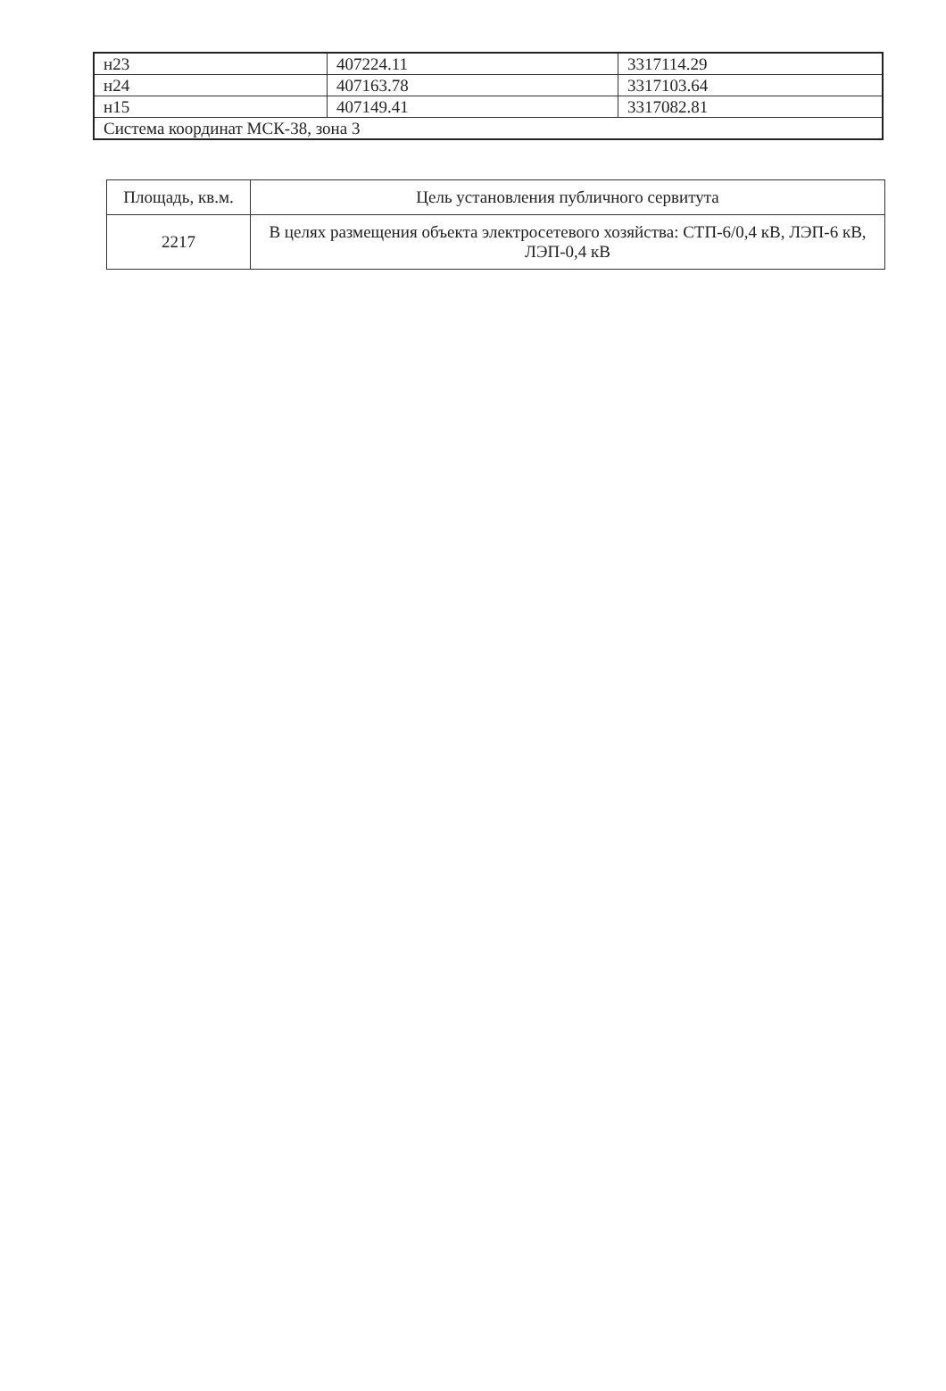| н23 | 407224.11 | 3317114.29 |
| н24 | 407163.78 | 3317103.64 |
| н15 | 407149.41 | 3317082.81 |
| Система координат МСК-38, зона 3 | | |
| Площадь, кв.м. | Цель установления публичного сервитута |
| 2217 | В целях размещения объекта электросетевого хозяйства: СТП-6/0,4 кВ, ЛЭП-6 кВ, ЛЭП-0,4 кВ |